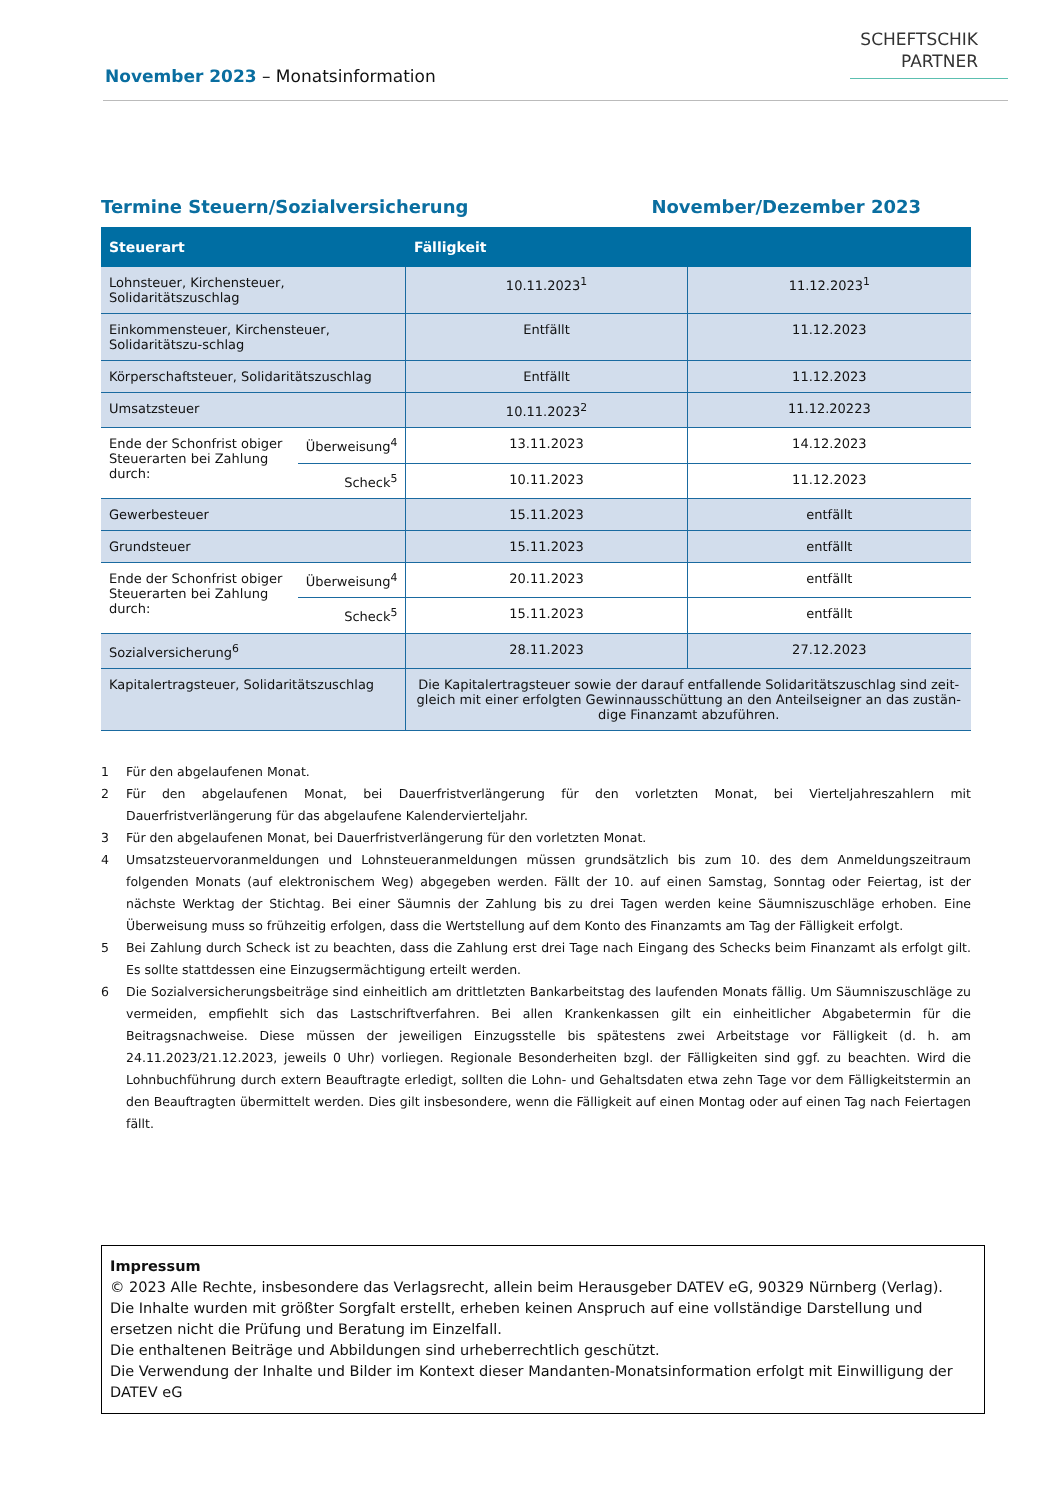November 2023 – Monatsinformation
SCHEFTSCHIK
PARTNER
Termine Steuern/Sozialversicherung November/Dezember 2023
| Steuerart | | Fälligkeit | |
| --- | --- | --- | --- |
| Lohnsteuer, Kirchensteuer, Solidaritätszuschlag | | 10.11.2023<sup>1</sup> | 11.12.2023<sup>1</sup> |
| Einkommensteuer, Kirchensteuer, Solidaritätszu-schlag | | Entfällt | 11.12.2023 |
| Körperschaftsteuer, Solidaritätszuschlag | | Entfällt | 11.12.2023 |
| Umsatzsteuer | | 10.11.2023<sup>2</sup> | 11.12.20223 |
| Ende der Schonfrist obiger Steuerarten bei Zahlung durch: | Überweisung<sup>4</sup> | 13.11.2023 | 14.12.2023 |
| | Scheck<sup>5</sup> | 10.11.2023 | 11.12.2023 |
| Gewerbesteuer | | 15.11.2023 | entfällt |
| Grundsteuer | | 15.11.2023 | entfällt |
| Ende der Schonfrist obiger Steuerarten bei Zahlung durch: | Überweisung<sup>4</sup> | 20.11.2023 | entfällt |
| | Scheck<sup>5</sup> | 15.11.2023 | entfällt |
| Sozialversicherung<sup>6</sup> | | 28.11.2023 | 27.12.2023 |
| Kapitalertragsteuer, Solidaritätszuschlag | | Die Kapitalertragsteuer sowie der darauf entfallende Solidaritätszuschlag sind zeit-gleich mit einer erfolgten Gewinnausschüttung an den Anteilseigner an das zustän-dige Finanzamt abzuführen. | |
1 Für den abgelaufenen Monat.
2 Für den abgelaufenen Monat, bei Dauerfristverlängerung für den vorletzten Monat, bei Vierteljahreszahlern mit Dauerfristverlängerung für das abgelaufene Kalendervierteljahr.
3 Für den abgelaufenen Monat, bei Dauerfristverlängerung für den vorletzten Monat.
4 Umsatzsteuervoranmeldungen und Lohnsteueranmeldungen müssen grundsätzlich bis zum 10. des dem Anmeldungszeitraum folgenden Monats (auf elektronischem Weg) abgegeben werden. Fällt der 10. auf einen Samstag, Sonntag oder Feiertag, ist der nächste Werktag der Stichtag. Bei einer Säumnis der Zahlung bis zu drei Tagen werden keine Säumniszuschläge erhoben. Eine Überweisung muss so frühzeitig erfolgen, dass die Wertstellung auf dem Konto des Finanzamts am Tag der Fälligkeit erfolgt.
5 Bei Zahlung durch Scheck ist zu beachten, dass die Zahlung erst drei Tage nach Eingang des Schecks beim Finanzamt als erfolgt gilt. Es sollte stattdessen eine Einzugsermächtigung erteilt werden.
6 Die Sozialversicherungsbeiträge sind einheitlich am drittletzten Bankarbeitstag des laufenden Monats fällig. Um Säumniszuschläge zu vermeiden, empfiehlt sich das Lastschriftverfahren. Bei allen Krankenkassen gilt ein einheitlicher Abgabetermin für die Beitragsnachweise. Diese müssen der jeweiligen Einzugsstelle bis spätestens zwei Arbeitstage vor Fälligkeit (d. h. am 24.11.2023/21.12.2023, jeweils 0 Uhr) vorliegen. Regionale Besonderheiten bzgl. der Fälligkeiten sind ggf. zu beachten. Wird die Lohnbuchführung durch extern Beauftragte erledigt, sollten die Lohn- und Gehaltsdaten etwa zehn Tage vor dem Fälligkeitstermin an den Beauftragten übermittelt werden. Dies gilt insbesondere, wenn die Fälligkeit auf einen Montag oder auf einen Tag nach Feiertagen fällt.
Impressum
© 2023 Alle Rechte, insbesondere das Verlagsrecht, allein beim Herausgeber DATEV eG, 90329 Nürnberg (Verlag).
Die Inhalte wurden mit größter Sorgfalt erstellt, erheben keinen Anspruch auf eine vollständige Darstellung und ersetzen nicht die Prüfung und Beratung im Einzelfall.
Die enthaltenen Beiträge und Abbildungen sind urheberrechtlich geschützt.
Die Verwendung der Inhalte und Bilder im Kontext dieser Mandanten-Monatsinformation erfolgt mit Einwilligung der DATEV eG